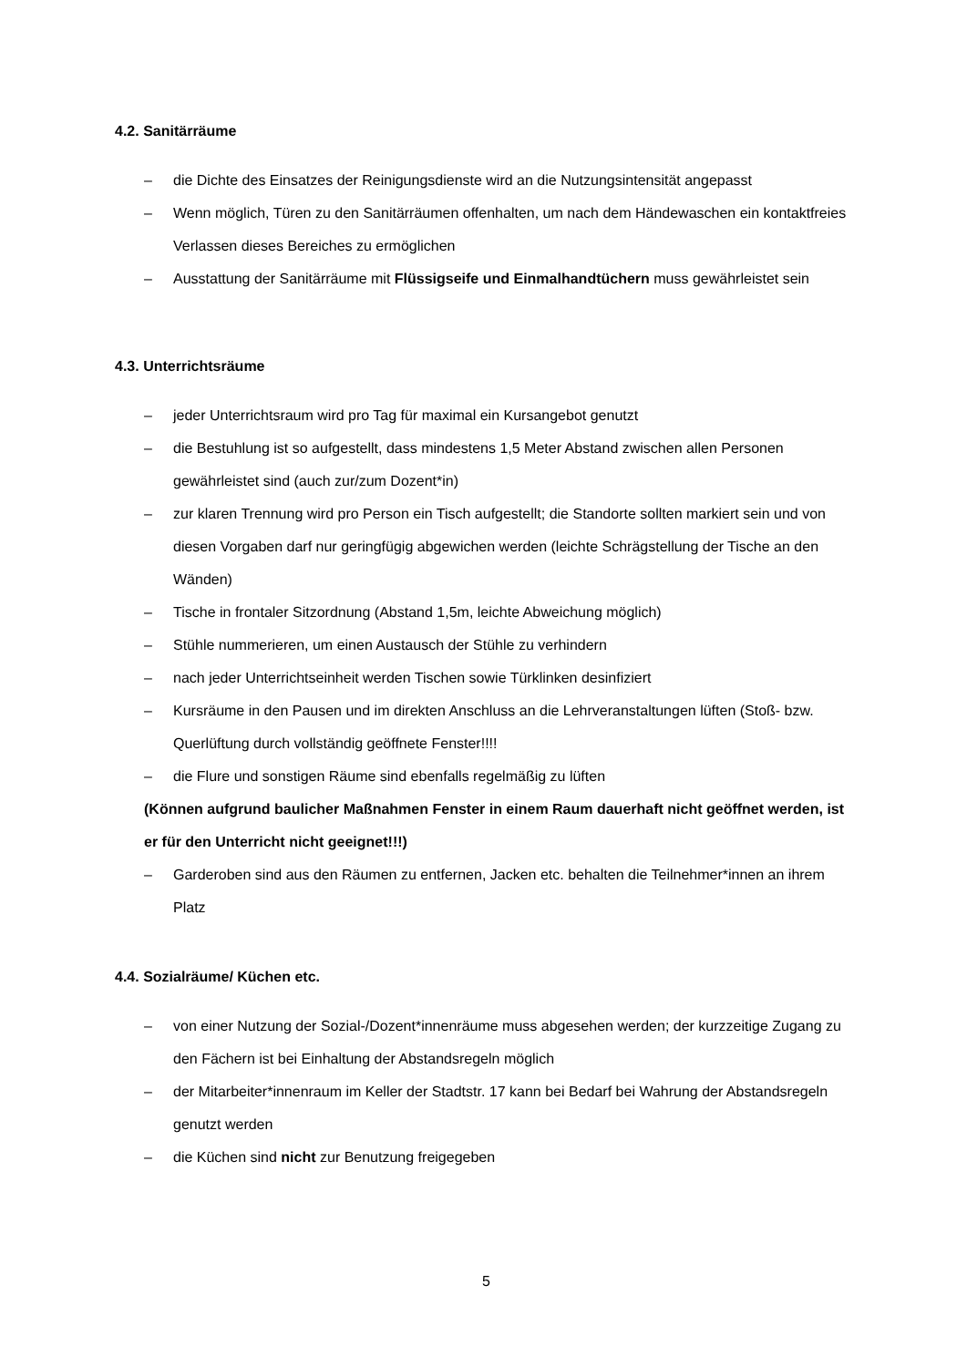4.2. Sanitärräume
– die Dichte des Einsatzes der Reinigungsdienste wird an die Nutzungsintensität angepasst
– Wenn möglich, Türen zu den Sanitärräumen offenhalten, um nach dem Händewaschen ein kontaktfreies Verlassen dieses Bereiches zu ermöglichen
– Ausstattung der Sanitärräume mit Flüssigseife und Einmalhandtüchern muss gewährleistet sein
4.3. Unterrichtsräume
– jeder Unterrichtsraum wird pro Tag für maximal ein Kursangebot genutzt
– die Bestuhlung ist so aufgestellt, dass mindestens 1,5 Meter Abstand zwischen allen Personen gewährleistet sind (auch zur/zum Dozent*in)
– zur klaren Trennung wird pro Person ein Tisch aufgestellt; die Standorte sollten markiert sein und von diesen Vorgaben darf nur geringfügig abgewichen werden (leichte Schrägstellung der Tische an den Wänden)
– Tische in frontaler Sitzordnung (Abstand 1,5m, leichte Abweichung möglich)
– Stühle nummerieren, um einen Austausch der Stühle zu verhindern
– nach jeder Unterrichtseinheit werden Tischen sowie Türklinken desinfiziert
– Kursräume in den Pausen und im direkten Anschluss an die Lehrveranstaltungen lüften (Stoß- bzw. Querlüftung durch vollständig geöffnete Fenster!!!!
– die Flure und sonstigen Räume sind ebenfalls regelmäßig zu lüften
(Können aufgrund baulicher Maßnahmen Fenster in einem Raum dauerhaft nicht geöffnet werden, ist er für den Unterricht nicht geeignet!!!)
– Garderoben sind aus den Räumen zu entfernen, Jacken etc. behalten die Teilnehmer*innen an ihrem Platz
4.4. Sozialräume/ Küchen etc.
– von einer Nutzung der Sozial-/Dozent*innenräume muss abgesehen werden; der kurzzeitige Zugang zu den Fächern ist bei Einhaltung der Abstandsregeln möglich
– der Mitarbeiter*innenraum im Keller der Stadtstr. 17 kann bei Bedarf bei Wahrung der Abstandsregeln genutzt werden
– die Küchen sind nicht zur Benutzung freigegeben
5